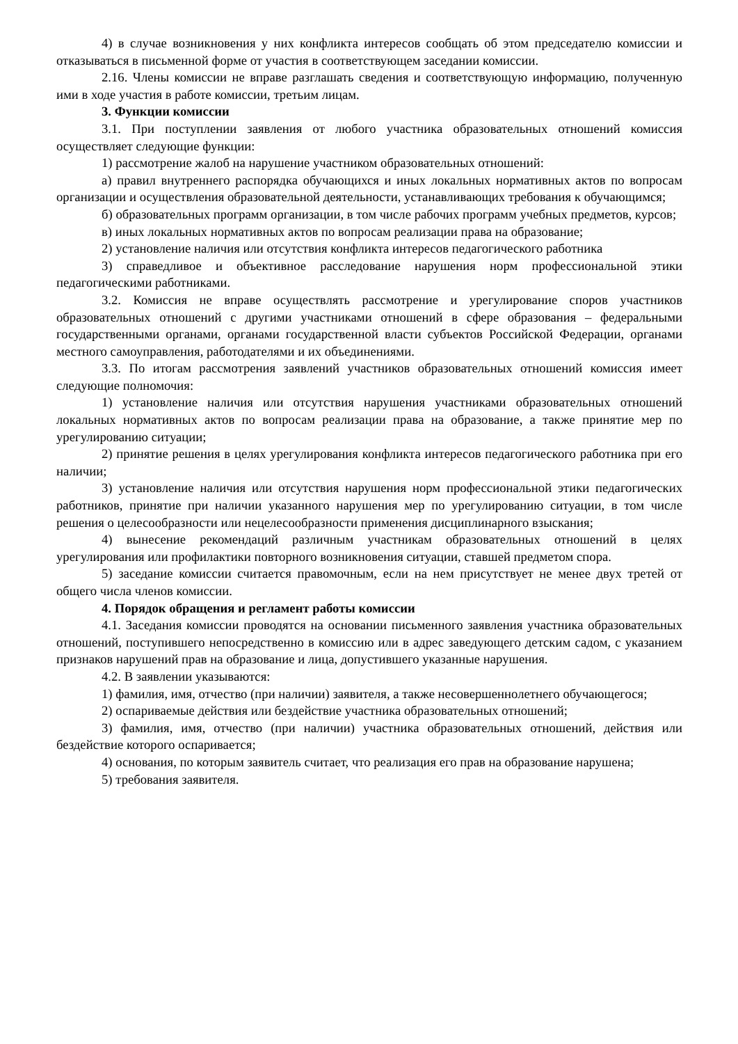4) в случае возникновения у них конфликта интересов сообщать об этом председателю комиссии и отказываться в письменной форме от участия в соответствующем заседании комиссии.
2.16. Члены комиссии не вправе разглашать сведения и соответствующую информацию, полученную ими в ходе участия в работе комиссии, третьим лицам.
3. Функции комиссии
3.1. При поступлении заявления от любого участника образовательных отношений комиссия осуществляет следующие функции:
1) рассмотрение жалоб на нарушение участником образовательных отношений:
а) правил внутреннего распорядка обучающихся и иных локальных нормативных актов по вопросам организации и осуществления образовательной деятельности, устанавливающих требования к обучающимся;
б) образовательных программ организации, в том числе рабочих программ учебных предметов, курсов;
в) иных локальных нормативных актов по вопросам реализации права на образование;
2) установление наличия или отсутствия конфликта интересов педагогического работника
3) справедливое и объективное расследование нарушения норм профессиональной этики педагогическими работниками.
3.2. Комиссия не вправе осуществлять рассмотрение и урегулирование споров участников образовательных отношений с другими участниками отношений в сфере образования – федеральными государственными органами, органами государственной власти субъектов Российской Федерации, органами местного самоуправления, работодателями и их объединениями.
3.3. По итогам рассмотрения заявлений участников образовательных отношений комиссия имеет следующие полномочия:
1) установление наличия или отсутствия нарушения участниками образовательных отношений локальных нормативных актов по вопросам реализации права на образование, а также принятие мер по урегулированию ситуации;
2) принятие решения в целях урегулирования конфликта интересов педагогического работника при его наличии;
3) установление наличия или отсутствия нарушения норм профессиональной этики педагогических работников, принятие при наличии указанного нарушения мер по урегулированию ситуации, в том числе решения о целесообразности или нецелесообразности применения дисциплинарного взыскания;
4) вынесение рекомендаций различным участникам образовательных отношений в целях урегулирования или профилактики повторного возникновения ситуации, ставшей предметом спора.
5) заседание комиссии считается правомочным, если на нем присутствует не менее двух третей от общего числа членов комиссии.
4. Порядок обращения и регламент работы комиссии
4.1. Заседания комиссии проводятся на основании письменного заявления участника образовательных отношений, поступившего непосредственно в комиссию или в адрес заведующего детским садом, с указанием признаков нарушений прав на образование и лица, допустившего указанные нарушения.
4.2. В заявлении указываются:
1) фамилия, имя, отчество (при наличии) заявителя, а также несовершеннолетнего обучающегося;
2) оспариваемые действия или бездействие участника образовательных отношений;
3) фамилия, имя, отчество (при наличии) участника образовательных отношений, действия или бездействие которого оспаривается;
4) основания, по которым заявитель считает, что реализация его прав на образование нарушена;
5) требования заявителя.